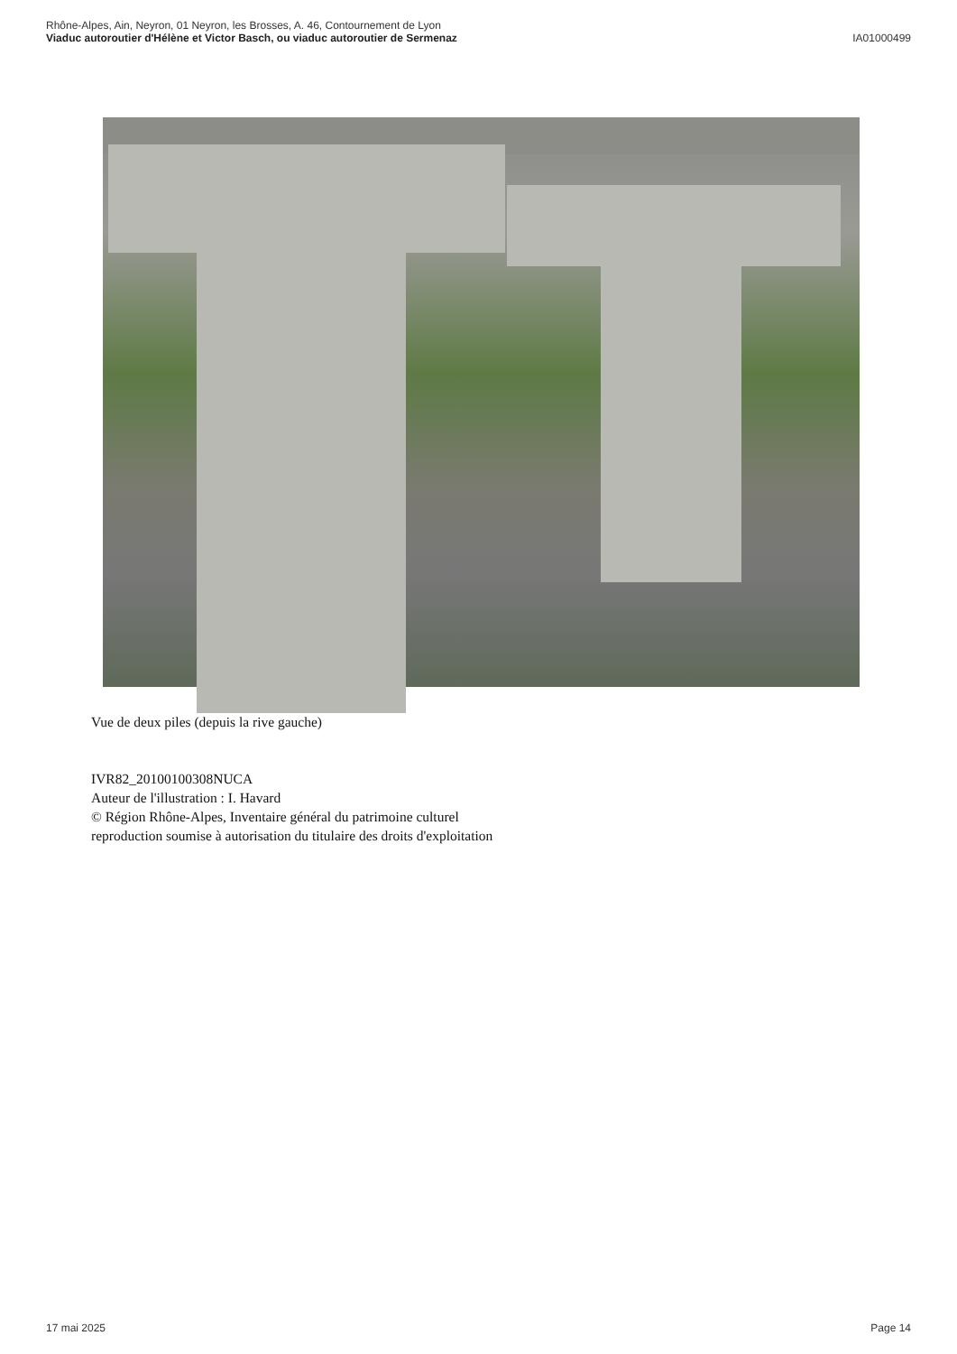Rhône-Alpes, Ain, Neyron, 01 Neyron, les Brosses, A. 46, Contournement de Lyon
Viaduc autoroutier d'Hélène et Victor Basch, ou viaduc autoroutier de Sermenaz
IA01000499
Vue de deux piles (depuis la rive gauche)
IVR82_20100100308NUCA
Auteur de l'illustration : I. Havard
© Région Rhône-Alpes, Inventaire général du patrimoine culturel
reproduction soumise à autorisation du titulaire des droits d'exploitation
17 mai 2025 Page 14